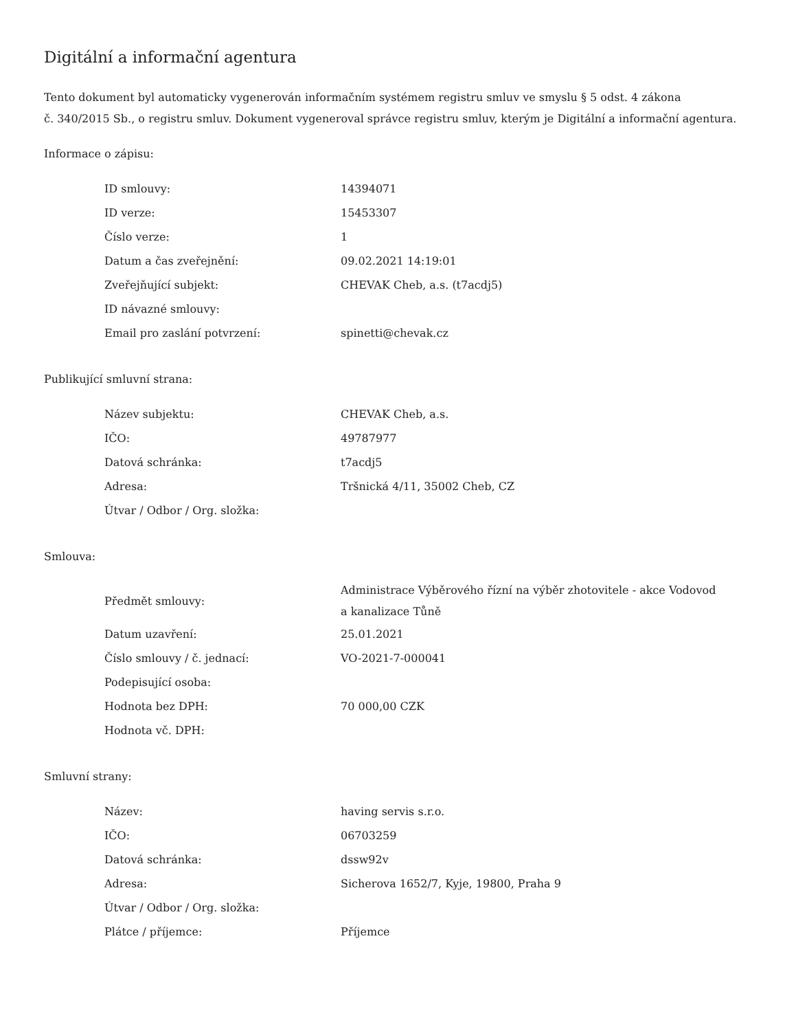Digitální a informační agentura
Tento dokument byl automaticky vygenerován informačním systémem registru smluv ve smyslu § 5 odst. 4 zákona
č. 340/2015 Sb., o registru smluv. Dokument vygeneroval správce registru smluv, kterým je Digitální a informační agentura.
Informace o zápisu:
| ID smlouvy: | 14394071 |
| ID verze: | 15453307 |
| Číslo verze: | 1 |
| Datum a čas zveřejnění: | 09.02.2021 14:19:01 |
| Zveřejňující subjekt: | CHEVAK Cheb, a.s. (t7acdj5) |
| ID návazné smlouvy: | |
| Email pro zaslání potvrzení: | spinetti@chevak.cz |
Publikující smluvní strana:
| Název subjektu: | CHEVAK Cheb, a.s. |
| IČO: | 49787977 |
| Datová schránka: | t7acdj5 |
| Adresa: | Tršnická 4/11, 35002 Cheb, CZ |
| Útvar / Odbor / Org. složka: | |
Smlouva:
| Předmět smlouvy: | Administrace Výběrového řízní na výběr zhotovitele - akce Vodovod a kanalizace Tůně |
| Datum uzavření: | 25.01.2021 |
| Číslo smlouvy / č. jednací: | VO-2021-7-000041 |
| Podepisující osoba: | |
| Hodnota bez DPH: | 70 000,00 CZK |
| Hodnota vč. DPH: | |
Smluvní strany:
| Název: | having servis s.r.o. |
| IČO: | 06703259 |
| Datová schránka: | dssw92v |
| Adresa: | Sicherova 1652/7, Kyje, 19800, Praha 9 |
| Útvar / Odbor / Org. složka: | |
| Plátce / příjemce: | Příjemce |